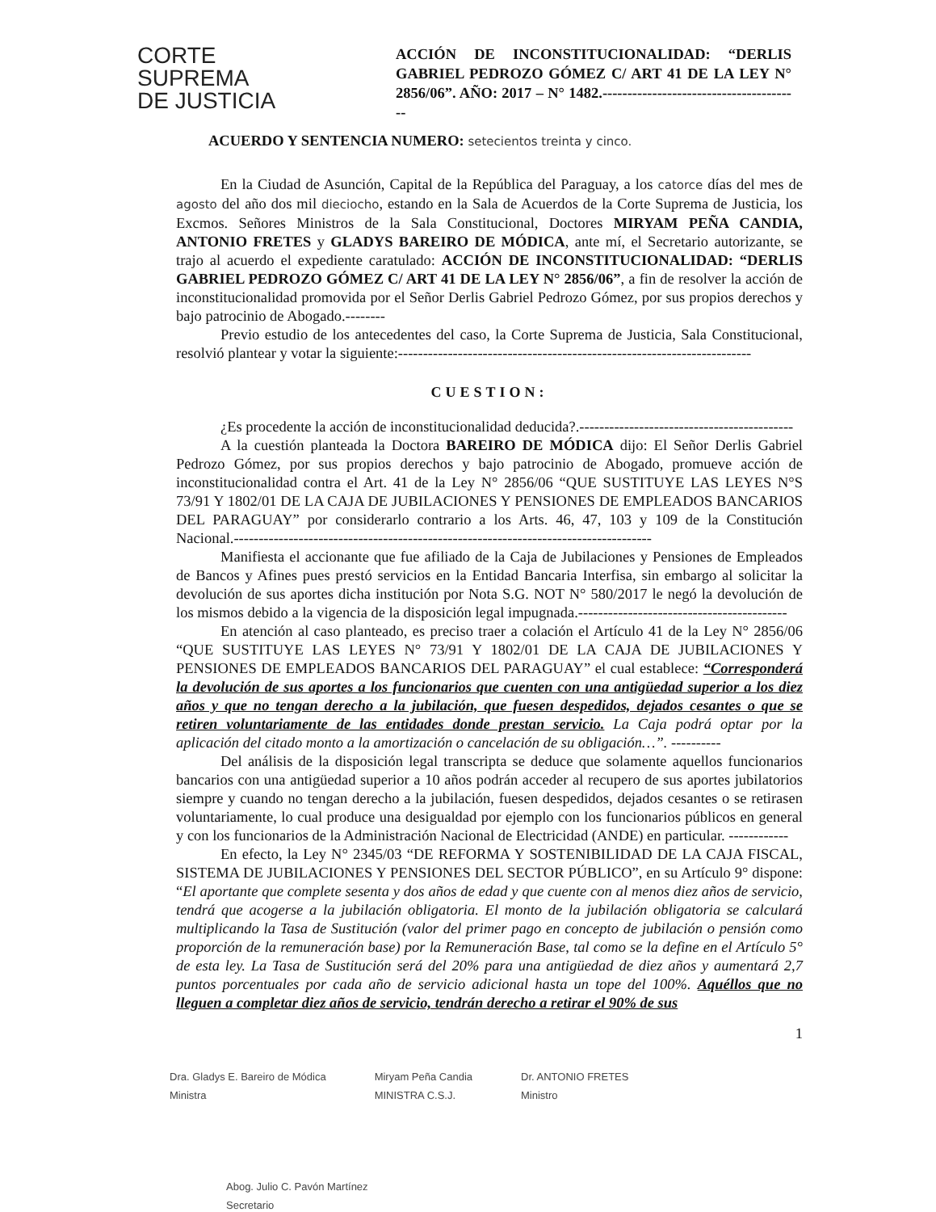CORTE
SUPREMA
DE JUSTICIA
ACCIÓN DE INCONSTITUCIONALIDAD: “DERLIS GABRIEL PEDROZO GÓMEZ C/ ART 41 DE LA LEY N° 2856/06”. AÑO: 2017 – N° 1482.----------------------------------------
ACUERDO Y SENTENCIA NUMERO: setecientos treinta y cinco.
En la Ciudad de Asunción, Capital de la República del Paraguay, a los catorce días del mes de agosto del año dos mil dieciocho, estando en la Sala de Acuerdos de la Corte Suprema de Justicia, los Excmos. Señores Ministros de la Sala Constitucional, Doctores MIRYAM PEÑA CANDIA, ANTONIO FRETES y GLADYS BAREIRO DE MÓDICA, ante mí, el Secretario autorizante, se trajo al acuerdo el expediente caratulado: ACCIÓN DE INCONSTITUCIONALIDAD: “DERLIS GABRIEL PEDROZO GÓMEZ C/ ART 41 DE LA LEY N° 2856/06”, a fin de resolver la acción de inconstitucionalidad promovida por el Señor Derlis Gabriel Pedrozo Gómez, por sus propios derechos y bajo patrocinio de Abogado.--------
Previo estudio de los antecedentes del caso, la Corte Suprema de Justicia, Sala Constitucional, resolvió plantear y votar la siguiente:-----------------------------------------------------------------------
CUESTION:
¿Es procedente la acción de inconstitucionalidad deducida?.-------------------------------------------
A la cuestión planteada la Doctora BAREIRO DE MÓDICA dijo: El Señor Derlis Gabriel Pedrozo Gómez, por sus propios derechos y bajo patrocinio de Abogado, promueve acción de inconstitucionalidad contra el Art. 41 de la Ley N° 2856/06 “QUE SUSTITUYE LAS LEYES N°S 73/91 Y 1802/01 DE LA CAJA DE JUBILACIONES Y PENSIONES DE EMPLEADOS BANCARIOS DEL PARAGUAY” por considerarlo contrario a los Arts. 46, 47, 103 y 109 de la Constitución Nacional.------------------------------------------------------------------------------------
Manifiesta el accionante que fue afiliado de la Caja de Jubilaciones y Pensiones de Empleados de Bancos y Afines pues prestó servicios en la Entidad Bancaria Interfisa, sin embargo al solicitar la devolución de sus aportes dicha institución por Nota S.G. NOT N° 580/2017 le negó la devolución de los mismos debido a la vigencia de la disposición legal impugnada.------------------------------------------
En atención al caso planteado, es preciso traer a colación el Artículo 41 de la Ley N° 2856/06 “QUE SUSTITUYE LAS LEYES N° 73/91 Y 1802/01 DE LA CAJA DE JUBILACIONES Y PENSIONES DE EMPLEADOS BANCARIOS DEL PARAGUAY” el cual establece: “Corresponderá la devolución de sus aportes a los funcionarios que cuenten con una antigüedad superior a los diez años y que no tengan derecho a la jubilación, que fuesen despedidos, dejados cesantes o que se retiren voluntariamente de las entidades donde prestan servicio. La Caja podrá optar por la aplicación del citado monto a la amortización o cancelación de su obligación…”. ----------
Del análisis de la disposición legal transcripta se deduce que solamente aquellos funcionarios bancarios con una antigüedad superior a 10 años podrán acceder al recupero de sus aportes jubilatorios siempre y cuando no tengan derecho a la jubilación, fuesen despedidos, dejados cesantes o se retirasen voluntariamente, lo cual produce una desigualdad por ejemplo con los funcionarios públicos en general y con los funcionarios de la Administración Nacional de Electricidad (ANDE) en particular. ------------
En efecto, la Ley N° 2345/03 “DE REFORMA Y SOSTENIBILIDAD DE LA CAJA FISCAL, SISTEMA DE JUBILACIONES Y PENSIONES DEL SECTOR PÚBLICO”, en su Artículo 9° dispone: “El aportante que complete sesenta y dos años de edad y que cuente con al menos diez años de servicio, tendrá que acogerse a la jubilación obligatoria. El monto de la jubilación obligatoria se calculará multiplicando la Tasa de Sustitución (valor del primer pago en concepto de jubilación o pensión como proporción de la remuneración base) por la Remuneración Base, tal como se la define en el Artículo 5° de esta ley. La Tasa de Sustitución será del 20% para una antigüedad de diez años y aumentará 2,7 puntos porcentuales por cada año de servicio adicional hasta un tope del 100%. Aquéllos que no lleguen a completar diez años de servicio, tendrán derecho a retirar el 90% de sus
1
Dra. Gladys E. Bareiro de Módica
Ministra
Miryam Peña Candia
MINISTRA C.S.J.
Dr. ANTONIO FRETES
Ministro
Abog. Julio C. Pavón Martínez
Secretario